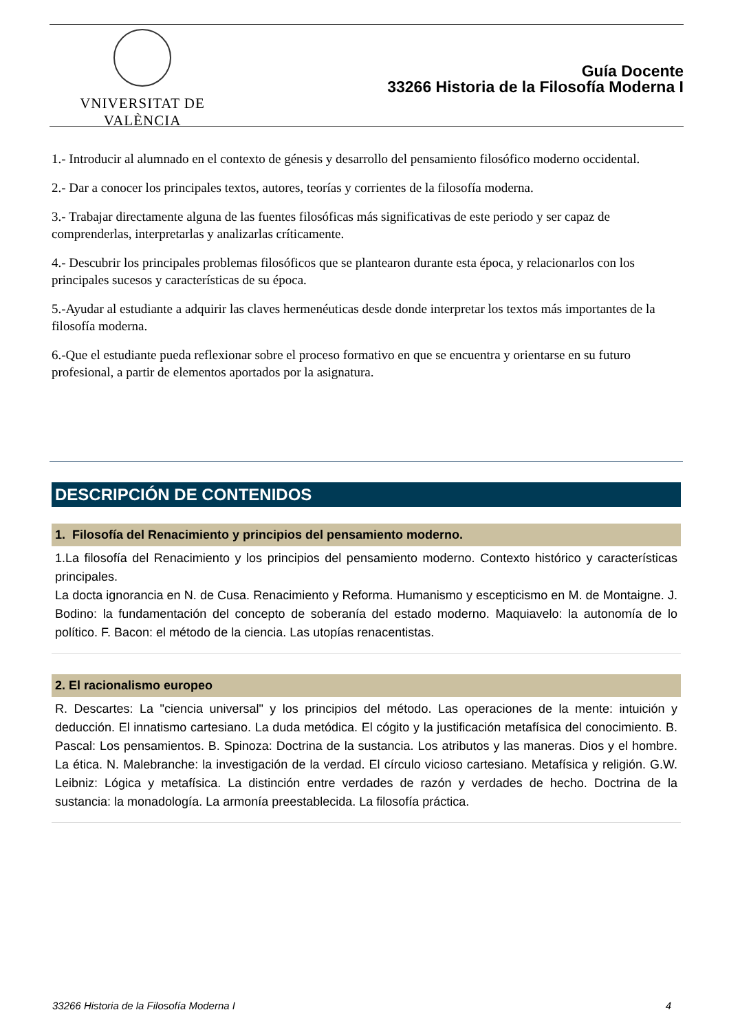VNIVERSITAT DE VALÈNCIA
Guía Docente
33266 Historia de la Filosofía Moderna I
1.- Introducir al alumnado en el contexto de génesis y desarrollo del pensamiento filosófico moderno occidental.
2.- Dar a conocer los principales textos, autores, teorías y corrientes de la filosofía moderna.
3.- Trabajar directamente alguna de las fuentes filosóficas más significativas de este periodo y ser capaz de comprenderlas, interpretarlas y analizarlas críticamente.
4.- Descubrir los principales problemas filosóficos que se plantearon durante esta época, y relacionarlos con los principales sucesos y características de su época.
5.-Ayudar al estudiante a adquirir las claves hermenéuticas desde donde interpretar los textos más importantes de la filosofía moderna.
6.-Que el estudiante pueda reflexionar sobre el proceso formativo en que se encuentra y orientarse en su futuro profesional, a partir de elementos aportados por la asignatura.
DESCRIPCIÓN DE CONTENIDOS
1. Filosofía del Renacimiento y principios del pensamiento moderno.
1.La filosofía del Renacimiento y los principios del pensamiento moderno. Contexto histórico y características principales.
La docta ignorancia en N. de Cusa. Renacimiento y Reforma. Humanismo y escepticismo en M. de Montaigne. J. Bodino: la fundamentación del concepto de soberanía del estado moderno. Maquiavelo: la autonomía de lo político. F. Bacon: el método de la ciencia. Las utopías renacentistas.
2. El racionalismo europeo
R. Descartes: La "ciencia universal" y los principios del método. Las operaciones de la mente: intuición y deducción. El innatismo cartesiano. La duda metódica. El cógito y la justificación metafísica del conocimiento. B. Pascal: Los pensamientos. B. Spinoza: Doctrina de la sustancia. Los atributos y las maneras. Dios y el hombre. La ética. N. Malebranche: la investigación de la verdad. El círculo vicioso cartesiano. Metafísica y religión. G.W. Leibniz: Lógica y metafísica. La distinción entre verdades de razón y verdades de hecho. Doctrina de la sustancia: la monadología. La armonía preestablecida. La filosofía práctica.
33266 Historia de la Filosofía Moderna I 4